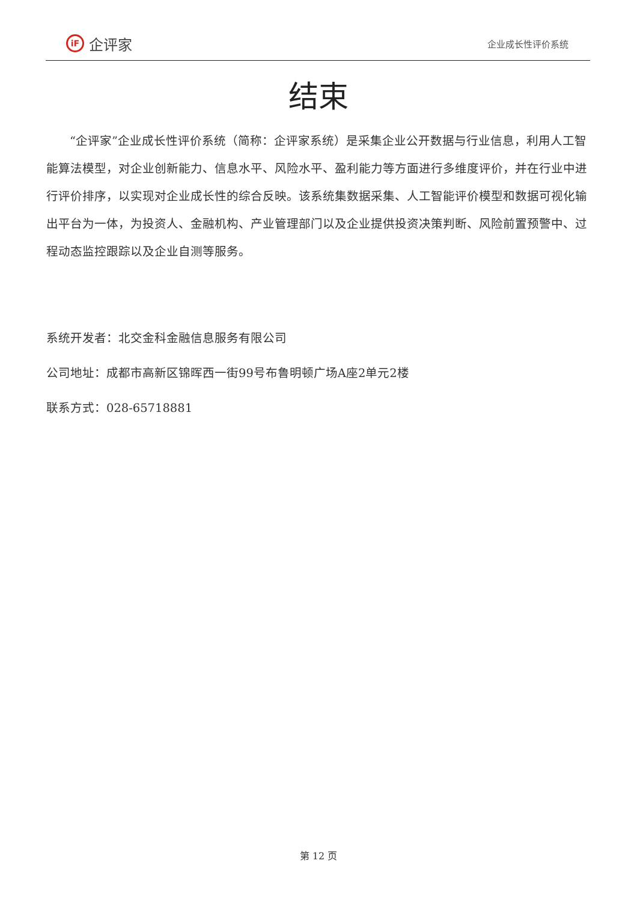iF
企评家
企业成长性评价系统
结束
“企评家”企业成长性评价系统（简称：企评家系统）是采集企业公开数据与行业信息，利用人工智能算法模型，对企业创新能力、信息水平、风险水平、盈利能力等方面进行多维度评价，并在行业中进行评价排序，以实现对企业成长性的综合反映。该系统集数据采集、人工智能评价模型和数据可视化输出平台为一体，为投资人、金融机构、产业管理部门以及企业提供投资决策判断、风险前置预警中、过程动态监控跟踪以及企业自测等服务。
系统开发者：北交金科金融信息服务有限公司
公司地址：成都市高新区锦晖西一街99号布鲁明顿广场A座2单元2楼
联系方式：028-65718881
第 12 页